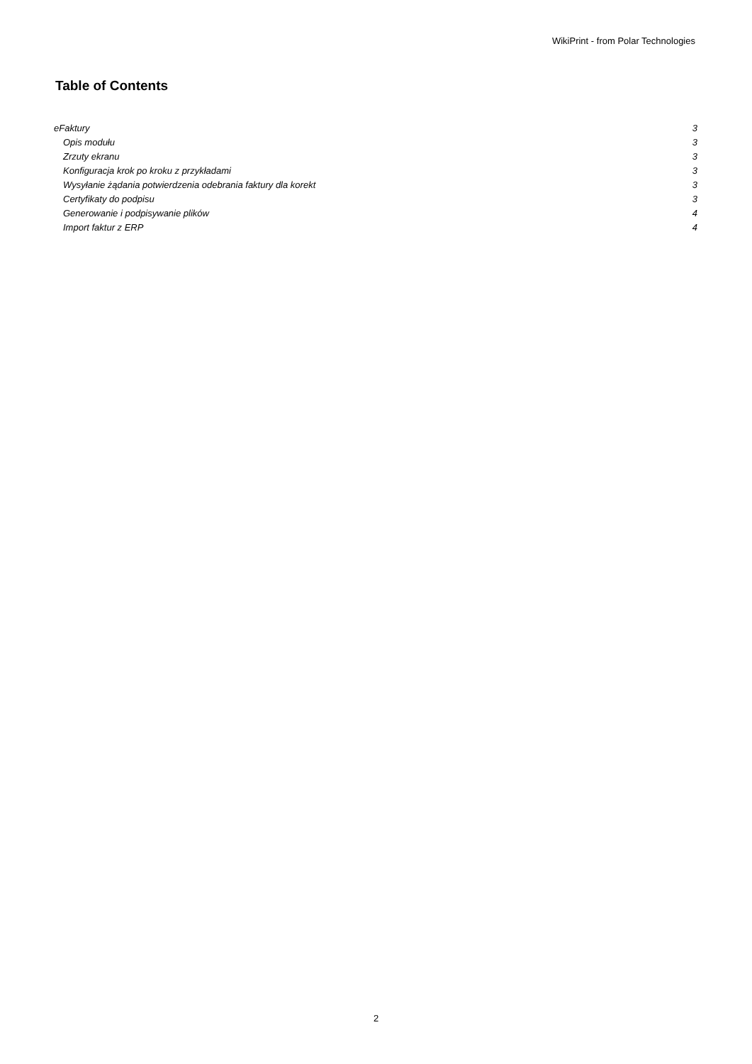WikiPrint - from Polar Technologies
Table of Contents
eFaktury 3
Opis modułu 3
Zrzuty ekranu 3
Konfiguracja krok po kroku z przykładami 3
Wysyłanie żądania potwierdzenia odebrania faktury dla korekt 3
Certyfikaty do podpisu 3
Generowanie i podpisywanie plików 4
Import faktur z ERP 4
2